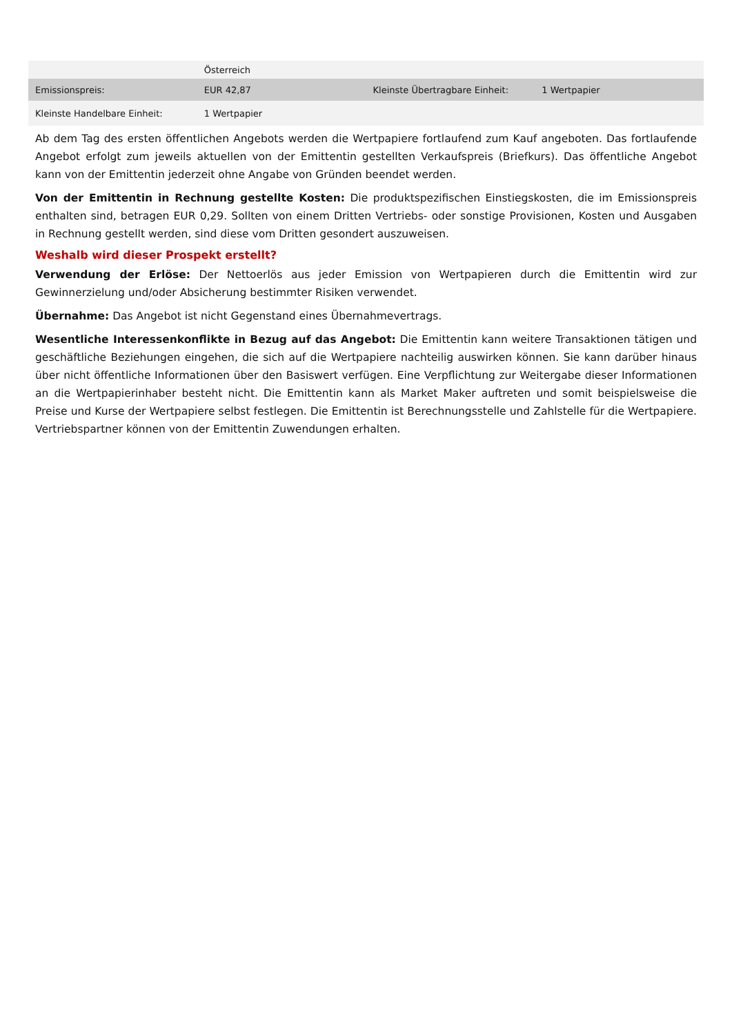| | Österreich | | |
| Emissionspreis: | EUR 42,87 | Kleinste Übertragbare Einheit: | 1 Wertpapier |
| Kleinste Handelbare Einheit: | 1 Wertpapier | | |
Ab dem Tag des ersten öffentlichen Angebots werden die Wertpapiere fortlaufend zum Kauf angeboten. Das fortlaufende Angebot erfolgt zum jeweils aktuellen von der Emittentin gestellten Verkaufspreis (Briefkurs). Das öffentliche Angebot kann von der Emittentin jederzeit ohne Angabe von Gründen beendet werden.
Von der Emittentin in Rechnung gestellte Kosten: Die produktspezifischen Einstiegskosten, die im Emissionspreis enthalten sind, betragen EUR 0,29. Sollten von einem Dritten Vertriebs- oder sonstige Provisionen, Kosten und Ausgaben in Rechnung gestellt werden, sind diese vom Dritten gesondert auszuweisen.
Weshalb wird dieser Prospekt erstellt?
Verwendung der Erlöse: Der Nettoerlös aus jeder Emission von Wertpapieren durch die Emittentin wird zur Gewinnerzielung und/oder Absicherung bestimmter Risiken verwendet.
Übernahme: Das Angebot ist nicht Gegenstand eines Übernahmevertrags.
Wesentliche Interessenkonflikte in Bezug auf das Angebot: Die Emittentin kann weitere Transaktionen tätigen und geschäftliche Beziehungen eingehen, die sich auf die Wertpapiere nachteilig auswirken können. Sie kann darüber hinaus über nicht öffentliche Informationen über den Basiswert verfügen. Eine Verpflichtung zur Weitergabe dieser Informationen an die Wertpapierinhaber besteht nicht. Die Emittentin kann als Market Maker auftreten und somit beispielsweise die Preise und Kurse der Wertpapiere selbst festlegen. Die Emittentin ist Berechnungsstelle und Zahlstelle für die Wertpapiere. Vertriebspartner können von der Emittentin Zuwendungen erhalten.